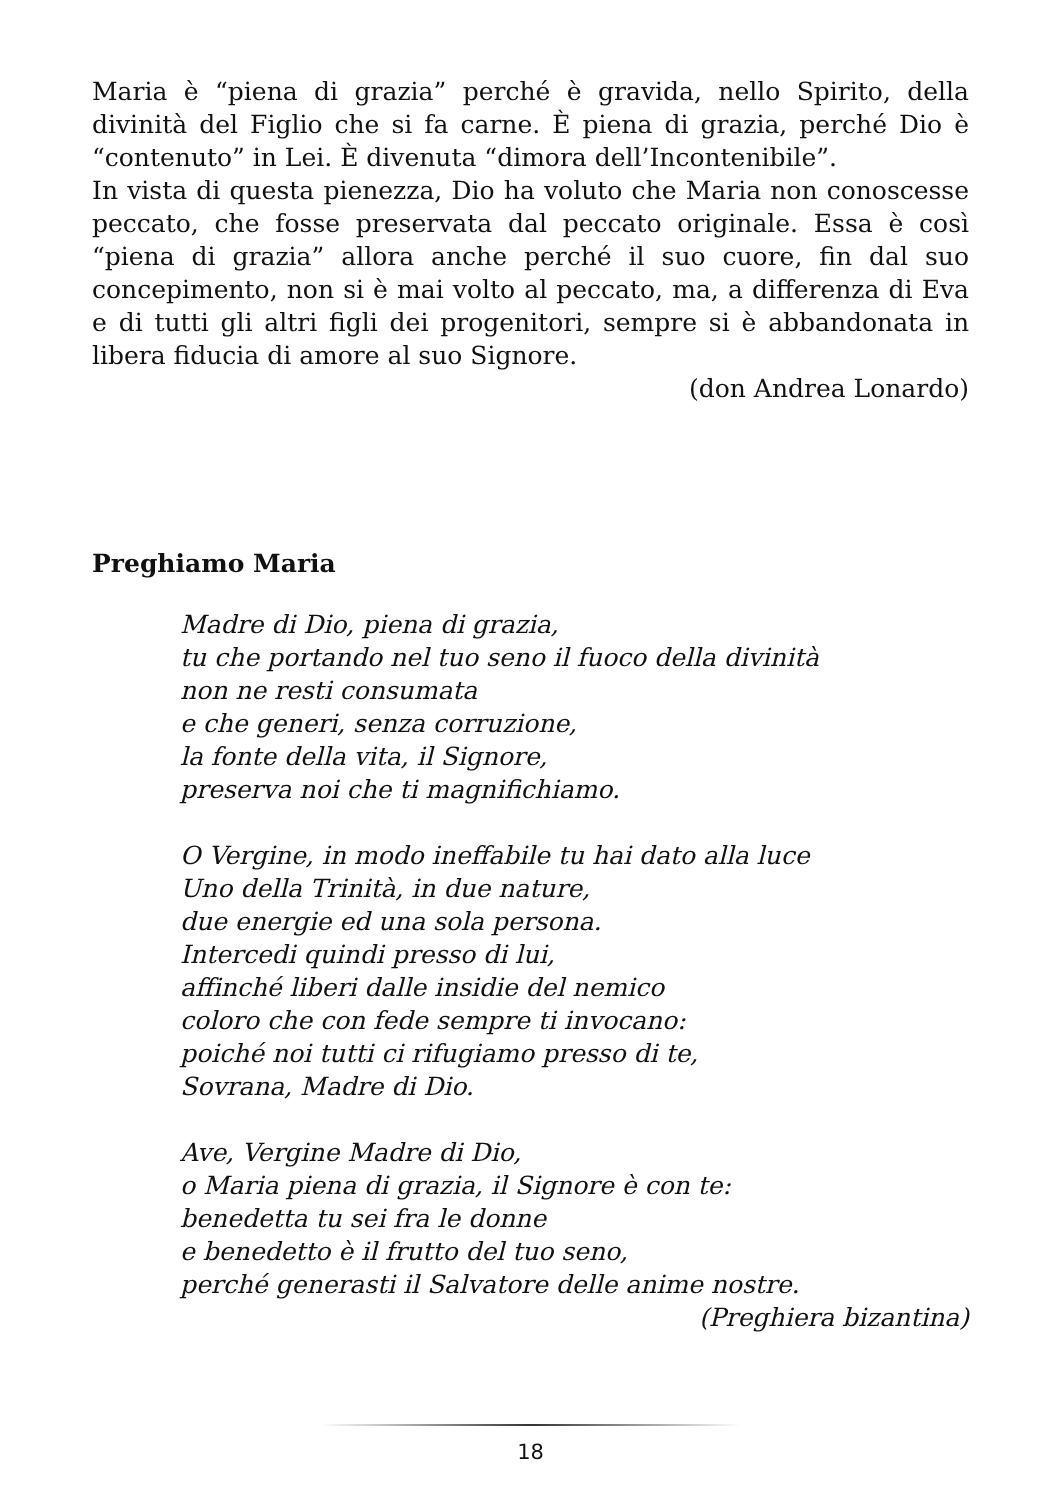Maria è “piena di grazia” perché è gravida, nello Spirito, della divinità del Figlio che si fa carne. È piena di grazia, perché Dio è “contenuto” in Lei. È divenuta “dimora dell’Incontenibile”.
In vista di questa pienezza, Dio ha voluto che Maria non conoscesse peccato, che fosse preservata dal peccato originale. Essa è così “piena di grazia” allora anche perché il suo cuore, fin dal suo concepimento, non si è mai volto al peccato, ma, a differenza di Eva e di tutti gli altri figli dei progenitori, sempre si è abbandonata in libera fiducia di amore al suo Signore.
(don Andrea Lonardo)
Preghiamo Maria
Madre di Dio, piena di grazia,
tu che portando nel tuo seno il fuoco della divinità
non ne resti consumata
e che generi, senza corruzione,
la fonte della vita, il Signore,
preserva noi che ti magnifichiamo.
O Vergine, in modo ineffabile tu hai dato alla luce
Uno della Trinità, in due nature,
due energie ed una sola persona.
Intercedi quindi presso di lui,
affinché liberi dalle insidie del nemico
coloro che con fede sempre ti invocano:
poiché noi tutti ci rifugiamo presso di te,
Sovrana, Madre di Dio.
Ave, Vergine Madre di Dio,
o Maria piena di grazia, il Signore è con te:
benedetta tu sei fra le donne
e benedetto è il frutto del tuo seno,
perché generasti il Salvatore delle anime nostre.
(Preghiera bizantina)
18